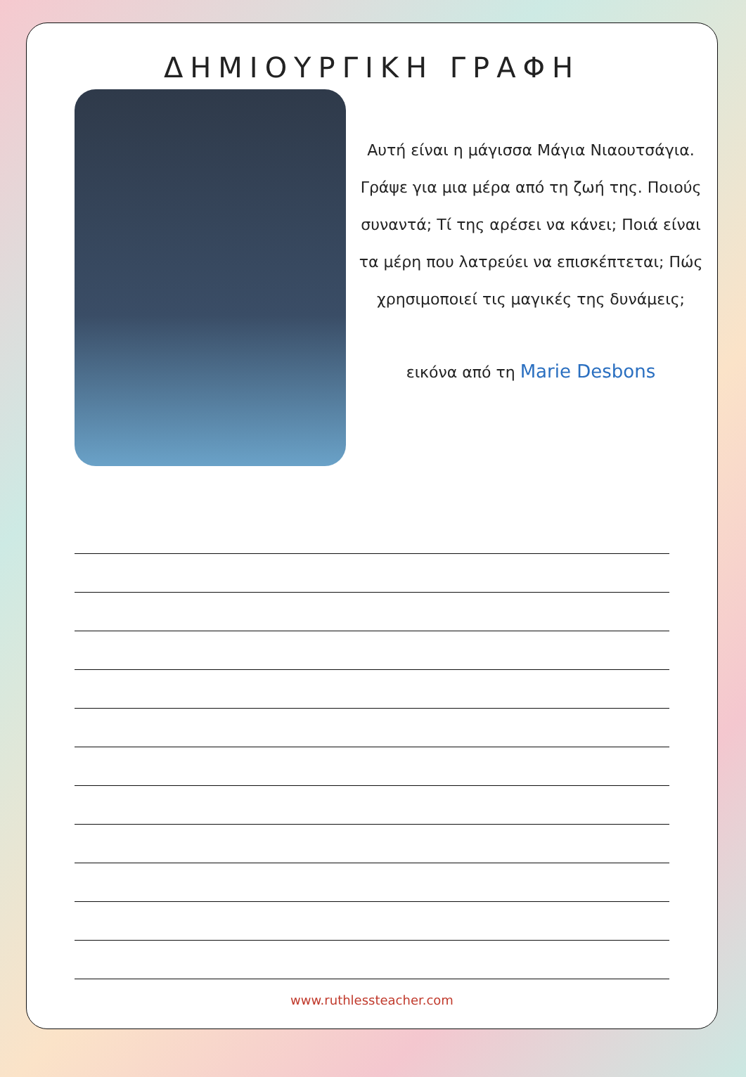ΔΗΜΙΟΥΡΓΙΚΗ ΓΡΑΦΗ
Αυτή είναι η μάγισσα Μάγια Νιαουτσάγια. Γράψε για μια μέρα από τη ζωή της. Ποιούς συναντά; Τί της αρέσει να κάνει; Ποιά είναι τα μέρη που λατρεύει να επισκέπτεται; Πώς χρησιμοποιεί τις μαγικές της δυνάμεις;
εικόνα από τη Marie Desbons
www.ruthlessteacher.com